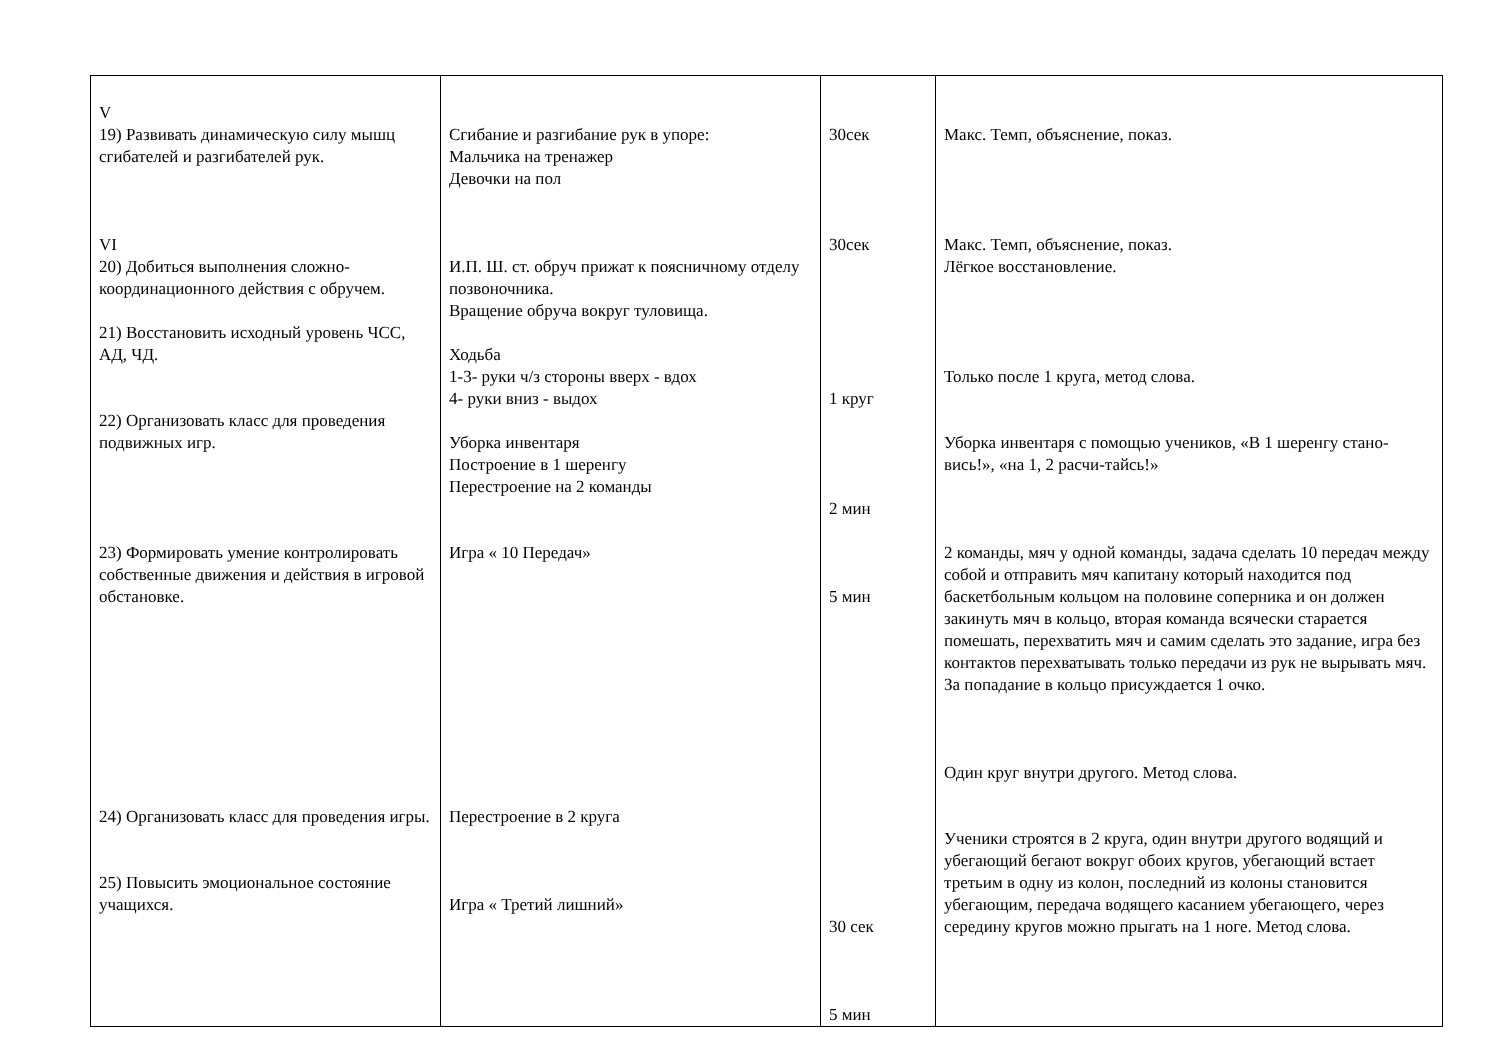| V 19) Развивать динамическую силу мышц сгибателей и разгибателей рук. VI 20) Добиться выполнения сложно-координационного действия с обручем. 21) Восстановить исходный уровень ЧСС, АД, ЧД. 22) Организовать класс для проведения подвижных игр. 23) Формировать умение контролировать собственные движения и действия в игровой обстановке. 24) Организовать класс для проведения игры. 25) Повысить эмоциональное состояние учащихся. | Сгибание и разгибание рук в упоре: Мальчика на тренажер Девочки на пол И.П. Ш. ст. обруч прижат к поясничному отделу позвоночника. Вращение обруча вокруг туловища. Ходьба 1-3- руки ч/з стороны вверх - вдох 4- руки вниз - выдох Уборка инвентаря Построение в 1 шеренгу Перестроение на 2 команды Игра « 10 Передач» Перестроение в 2 круга Игра « Третий лишний» | 30сек 30сек 1 круг 2 мин 5 мин 30 сек 5 мин | Макс. Темп, объяснение, показ. Макс. Темп, объяснение, показ. Лёгкое восстановление. Только после 1 круга, метод слова. Уборка инвентаря с помощью учеников, «В 1 шеренгу стано-вись!», «на 1, 2 расчи-тайсь!» 2 команды, мяч у одной команды, задача сделать 10 передач между собой и отправить мяч капитану который находится под баскетбольным кольцом на половине соперника и он должен закинуть мяч в кольцо, вторая команда всячески старается помешать, перехватить мяч и самим сделать это задание, игра без контактов перехватывать только передачи из рук не вырывать мяч. За попадание в кольцо присуждается 1 очко. Один круг внутри другого. Метод слова. Ученики строятся в 2 круга, один внутри другого водящий и убегающий бегают вокруг обоих кругов, убегающий встает третьим в одну из колон, последний из колоны становится убегающим, передача водящего касанием убегающего, через середину кругов можно прыгать на 1 ноге. Метод слова. |